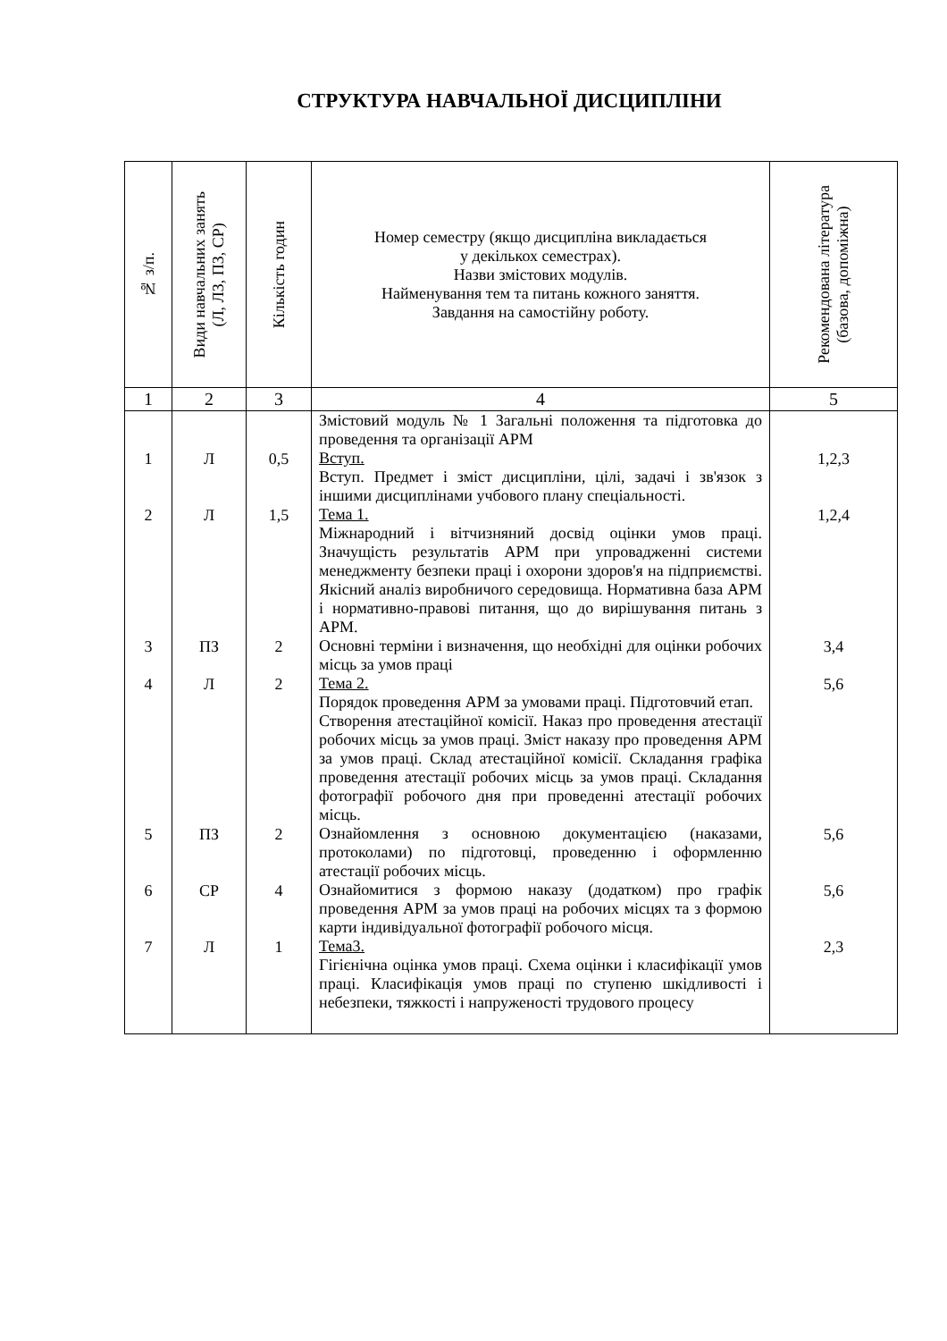СТРУКТУРА НАВЧАЛЬНОЇ ДИСЦИПЛІНИ
| № з/п. | Види навчальних занять (Л, ЛЗ, ПЗ, СР) | Кількість годин | Номер семестру (якщо дисципліна викладається у декількох семестрах). Назви змістових модулів. Найменування тем та питань кожного заняття. Завдання на самостійну роботу. | Рекомендована література (базова, допоміжна) |
| --- | --- | --- | --- | --- |
| 1 | 2 | 3 | 4 | 5 |
| 1 | Л | 0,5 | Змістовий модуль № 1 Загальні положення та підготовка до проведення та організації АРМ Вступ. Вступ. Предмет і зміст дисципліни, цілі, задачі і зв'язок з іншими дисциплінами учбового плану спеціальності. | 1,2,3 |
| 2 | Л | 1,5 | Тема 1. Міжнародний і вітчизняний досвід оцінки умов праці. Значущість результатів АРМ при упровадженні системи менеджменту безпеки праці і охорони здоров'я на підприємстві. Якісний аналіз виробничого середовища. Нормативна база АРМ і нормативно-правові питання, що до вирішування питань з АРМ. | 1,2,4 |
| 3 | ПЗ | 2 | Основні терміни і визначення, що необхідні для оцінки робочих місць за умов праці | 3,4 |
| 4 | Л | 2 | Тема 2. Порядок проведення АРМ за умовами праці. Підготовчий етап. Створення атестаційної комісії. Наказ про проведення атестації робочих місць за умов праці. Зміст наказу про проведення АРМ за умов праці. Склад атестаційної комісії. Складання графіка проведення атестації робочих місць за умов праці. Складання фотографії робочого дня при проведенні атестації робочих місць. | 5,6 |
| 5 | ПЗ | 2 | Ознайомлення з основною документацією (наказами, протоколами) по підготовці, проведенню і оформленню атестації робочих місць. | 5,6 |
| 6 | СР | 4 | Ознайомитися з формою наказу (додатком) про графік проведення АРМ за умов праці на робочих місцях та з формою карти індивідуальної фотографії робочого місця. | 5,6 |
| 7 | Л | 1 | Тема3. Гігієнічна оцінка умов праці. Схема оцінки і класифікації умов праці. Класифікація умов праці по ступеню шкідливості і небезпеки, тяжкості і напруженості трудового процесу | 2,3 |